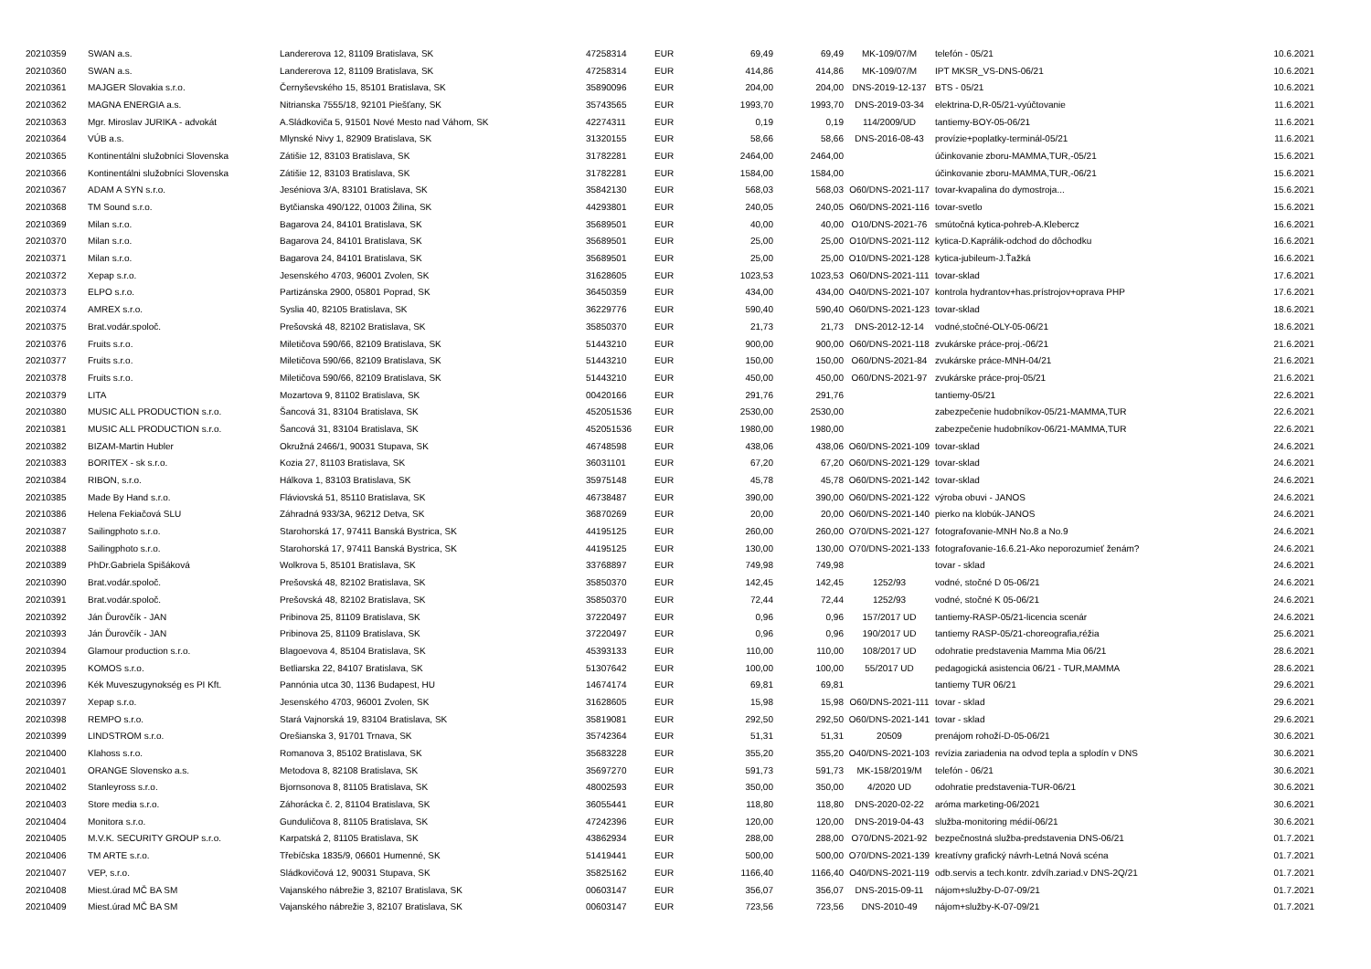| 20210359 | SWAN a.s. | Landererova 12, 81109 Bratislava, SK | 47258314 | EUR | 69,49 | 69,49 | MK-109/07/M | telefón - 05/21 | 10.6.2021 |
| 20210360 | SWAN a.s. | Landererova 12, 81109 Bratislava, SK | 47258314 | EUR | 414,86 | 414,86 | MK-109/07/M | IPT MKSR_VS-DNS-06/21 | 10.6.2021 |
| 20210361 | MAJGER Slovakia s.r.o. | Černyševského 15, 85101 Bratislava, SK | 35890096 | EUR | 204,00 | 204,00 | DNS-2019-12-137 | BTS - 05/21 | 10.6.2021 |
| 20210362 | MAGNA ENERGIA a.s. | Nitrianska 7555/18, 92101 Piešťany, SK | 35743565 | EUR | 1993,70 | 1993,70 | DNS-2019-03-34 | elektrina-D,R-05/21-vyúčtovanie | 11.6.2021 |
| 20210363 | Mgr. Miroslav JURIKA - advokát | A.Sládkoviča 5, 91501 Nové Mesto nad Váhom, SK | 42274311 | EUR | 0,19 | 0,19 | 114/2009/UD | tantiemy-BOY-05-06/21 | 11.6.2021 |
| 20210364 | VÚB a.s. | Mlynské Nivy 1, 82909 Bratislava, SK | 31320155 | EUR | 58,66 | 58,66 | DNS-2016-08-43 | provízie+poplatky-terminál-05/21 | 11.6.2021 |
| 20210365 | Kontinentálni služobníci Slovenska | Zátišie 12, 83103 Bratislava, SK | 31782281 | EUR | 2464,00 | 2464,00 | | účinkovanie zboru-MAMMA,TUR,-05/21 | 15.6.2021 |
| 20210366 | Kontinentálni služobníci Slovenska | Zátišie 12, 83103 Bratislava, SK | 31782281 | EUR | 1584,00 | 1584,00 | | účinkovanie zboru-MAMMA,TUR,-06/21 | 15.6.2021 |
| 20210367 | ADAM A SYN s.r.o. | Jeséniova 3/A, 83101 Bratislava, SK | 35842130 | EUR | 568,03 | 568,03 | O60/DNS-2021-117 | tovar-kvapalina do dymostroja... | 15.6.2021 |
| 20210368 | TM Sound s.r.o. | Bytčianska 490/122, 01003 Žilina, SK | 44293801 | EUR | 240,05 | 240,05 | O60/DNS-2021-116 | tovar-svetlo | 15.6.2021 |
| 20210369 | Milan s.r.o. | Bagarova 24, 84101 Bratislava, SK | 35689501 | EUR | 40,00 | 40,00 | O10/DNS-2021-76 | smútočná kytica-pohreb-A.Klebercz | 16.6.2021 |
| 20210370 | Milan s.r.o. | Bagarova 24, 84101 Bratislava, SK | 35689501 | EUR | 25,00 | 25,00 | O10/DNS-2021-112 | kytica-D.Kaprálik-odchod do dôchodku | 16.6.2021 |
| 20210371 | Milan s.r.o. | Bagarova 24, 84101 Bratislava, SK | 35689501 | EUR | 25,00 | 25,00 | O10/DNS-2021-128 | kytica-jubileum-J.Ťažká | 16.6.2021 |
| 20210372 | Xepap s.r.o. | Jesenského 4703, 96001 Zvolen, SK | 31628605 | EUR | 1023,53 | 1023,53 | O60/DNS-2021-111 | tovar-sklad | 17.6.2021 |
| 20210373 | ELPO s.r.o. | Partizánska 2900, 05801 Poprad, SK | 36450359 | EUR | 434,00 | 434,00 | O40/DNS-2021-107 | kontrola hydrantov+has.prístrojov+oprava PHP | 17.6.2021 |
| 20210374 | AMREX s.r.o. | Syslia 40, 82105 Bratislava, SK | 36229776 | EUR | 590,40 | 590,40 | O60/DNS-2021-123 | tovar-sklad | 18.6.2021 |
| 20210375 | Brat.vodár.spoloč. | Prešovská 48, 82102 Bratislava, SK | 35850370 | EUR | 21,73 | 21,73 | DNS-2012-12-14 | vodné,stočné-OLY-05-06/21 | 18.6.2021 |
| 20210376 | Fruits s.r.o. | Miletičova 590/66, 82109 Bratislava, SK | 51443210 | EUR | 900,00 | 900,00 | O60/DNS-2021-118 | zvukárske práce-proj.-06/21 | 21.6.2021 |
| 20210377 | Fruits s.r.o. | Miletičova 590/66, 82109 Bratislava, SK | 51443210 | EUR | 150,00 | 150,00 | O60/DNS-2021-84 | zvukárske práce-MNH-04/21 | 21.6.2021 |
| 20210378 | Fruits s.r.o. | Miletičova 590/66, 82109 Bratislava, SK | 51443210 | EUR | 450,00 | 450,00 | O60/DNS-2021-97 | zvukárske práce-proj-05/21 | 21.6.2021 |
| 20210379 | LITA | Mozartova 9, 81102 Bratislava, SK | 00420166 | EUR | 291,76 | 291,76 | | tantiemy-05/21 | 22.6.2021 |
| 20210380 | MUSIC ALL PRODUCTION s.r.o. | Šancová 31, 83104 Bratislava, SK | 452051536 | EUR | 2530,00 | 2530,00 | | zabezpečenie hudobníkov-05/21-MAMMA,TUR | 22.6.2021 |
| 20210381 | MUSIC ALL PRODUCTION s.r.o. | Šancová 31, 83104 Bratislava, SK | 452051536 | EUR | 1980,00 | 1980,00 | | zabezpečenie hudobníkov-06/21-MAMMA,TUR | 22.6.2021 |
| 20210382 | BIZAM-Martin Hubler | Okružná 2466/1, 90031 Stupava, SK | 46748598 | EUR | 438,06 | 438,06 | O60/DNS-2021-109 | tovar-sklad | 24.6.2021 |
| 20210383 | BORITEX - sk s.r.o. | Kozia 27, 81103 Bratislava, SK | 36031101 | EUR | 67,20 | 67,20 | O60/DNS-2021-129 | tovar-sklad | 24.6.2021 |
| 20210384 | RIBON, s.r.o. | Hálkova 1, 83103 Bratislava, SK | 35975148 | EUR | 45,78 | 45,78 | O60/DNS-2021-142 | tovar-sklad | 24.6.2021 |
| 20210385 | Made By Hand s.r.o. | Fláviovská 51, 85110 Bratislava, SK | 46738487 | EUR | 390,00 | 390,00 | O60/DNS-2021-122 | výroba obuvi - JANOS | 24.6.2021 |
| 20210386 | Helena Fekiačová SLU | Záhradná 933/3A, 96212 Detva, SK | 36870269 | EUR | 20,00 | 20,00 | O60/DNS-2021-140 | pierko na klobúk-JANOS | 24.6.2021 |
| 20210387 | Sailingphoto s.r.o. | Starohorská 17, 97411 Banská Bystrica, SK | 44195125 | EUR | 260,00 | 260,00 | O70/DNS-2021-127 | fotografovanie-MNH No.8 a No.9 | 24.6.2021 |
| 20210388 | Sailingphoto s.r.o. | Starohorská 17, 97411 Banská Bystrica, SK | 44195125 | EUR | 130,00 | 130,00 | O70/DNS-2021-133 | fotografovanie-16.6.21-Ako neporozumieť ženám? | 24.6.2021 |
| 20210389 | PhDr.Gabriela Spišáková | Wolkrova 5, 85101 Bratislava, SK | 33768897 | EUR | 749,98 | 749,98 | | tovar - sklad | 24.6.2021 |
| 20210390 | Brat.vodár.spoloč. | Prešovská 48, 82102 Bratislava, SK | 35850370 | EUR | 142,45 | 142,45 | 1252/93 | vodné, stočné D 05-06/21 | 24.6.2021 |
| 20210391 | Brat.vodár.spoloč. | Prešovská 48, 82102 Bratislava, SK | 35850370 | EUR | 72,44 | 72,44 | 1252/93 | vodné, stočné K 05-06/21 | 24.6.2021 |
| 20210392 | Ján Ďurovčík - JAN | Pribinova 25, 81109 Bratislava, SK | 37220497 | EUR | 0,96 | 0,96 | 157/2017 UD | tantiemy-RASP-05/21-licencia scenár | 24.6.2021 |
| 20210393 | Ján Ďurovčík - JAN | Pribinova 25, 81109 Bratislava, SK | 37220497 | EUR | 0,96 | 0,96 | 190/2017 UD | tantiemy RASP-05/21-choreografia,réžia | 25.6.2021 |
| 20210394 | Glamour production s.r.o. | Blagoevova 4, 85104 Bratislava, SK | 45393133 | EUR | 110,00 | 110,00 | 108/2017 UD | odohratie predstavenia Mamma Mia 06/21 | 28.6.2021 |
| 20210395 | KOMOS s.r.o. | Betliarska 22, 84107 Bratislava, SK | 51307642 | EUR | 100,00 | 100,00 | 55/2017 UD | pedagogická asistencia 06/21 - TUR,MAMMA | 28.6.2021 |
| 20210396 | Kék Muveszugynokség es PI Kft. | Pannónia utca 30, 1136 Budapest, HU | 14674174 | EUR | 69,81 | 69,81 | | tantiemy TUR 06/21 | 29.6.2021 |
| 20210397 | Xepap s.r.o. | Jesenského 4703, 96001 Zvolen, SK | 31628605 | EUR | 15,98 | 15,98 | O60/DNS-2021-111 | tovar - sklad | 29.6.2021 |
| 20210398 | REMPO s.r.o. | Stará Vajnorská 19, 83104 Bratislava, SK | 35819081 | EUR | 292,50 | 292,50 | O60/DNS-2021-141 | tovar - sklad | 29.6.2021 |
| 20210399 | LINDSTROM s.r.o. | Orešianska 3, 91701 Trnava, SK | 35742364 | EUR | 51,31 | 51,31 | 20509 | prenájom rohoží-D-05-06/21 | 30.6.2021 |
| 20210400 | Klahoss s.r.o. | Romanova 3, 85102 Bratislava, SK | 35683228 | EUR | 355,20 | 355,20 | O40/DNS-2021-103 | revízia zariadenia na odvod tepla a splodín v DNS | 30.6.2021 |
| 20210401 | ORANGE Slovensko a.s. | Metodova 8, 82108 Bratislava, SK | 35697270 | EUR | 591,73 | 591,73 | MK-158/2019/M | telefón - 06/21 | 30.6.2021 |
| 20210402 | Stanleyross s.r.o. | Bjornsonova 8, 81105 Bratislava, SK | 48002593 | EUR | 350,00 | 350,00 | 4/2020 UD | odohratie predstavenia-TUR-06/21 | 30.6.2021 |
| 20210403 | Store media s.r.o. | Záhorácka č. 2, 81104 Bratislava, SK | 36055441 | EUR | 118,80 | 118,80 | DNS-2020-02-22 | aróma marketing-06/2021 | 30.6.2021 |
| 20210404 | Monitora s.r.o. | Gunduličova 8, 81105 Bratislava, SK | 47242396 | EUR | 120,00 | 120,00 | DNS-2019-04-43 | služba-monitoring médií-06/21 | 30.6.2021 |
| 20210405 | M.V.K. SECURITY GROUP s.r.o. | Karpatská 2, 81105 Bratislava, SK | 43862934 | EUR | 288,00 | 288,00 | O70/DNS-2021-92 | bezpečnostná služba-predstavenia DNS-06/21 | 01.7.2021 |
| 20210406 | TM ARTE s.r.o. | Třebíčska 1835/9, 06601 Humenné, SK | 51419441 | EUR | 500,00 | 500,00 | O70/DNS-2021-139 | kreatívny grafický návrh-Letná Nová scéna | 01.7.2021 |
| 20210407 | VEP, s.r.o. | Sládkovičová 12, 90031 Stupava, SK | 35825162 | EUR | 1166,40 | 1166,40 | O40/DNS-2021-119 | odb.servis a tech.kontr. zdvíh.zariad.v DNS-2Q/21 | 01.7.2021 |
| 20210408 | Miest.úrad MČ BA SM | Vajanského nábrežie 3, 82107 Bratislava, SK | 00603147 | EUR | 356,07 | 356,07 | DNS-2015-09-11 | nájom+služby-D-07-09/21 | 01.7.2021 |
| 20210409 | Miest.úrad MČ BA SM | Vajanského nábrežie 3, 82107 Bratislava, SK | 00603147 | EUR | 723,56 | 723,56 | DNS-2010-49 | nájom+služby-K-07-09/21 | 01.7.2021 |